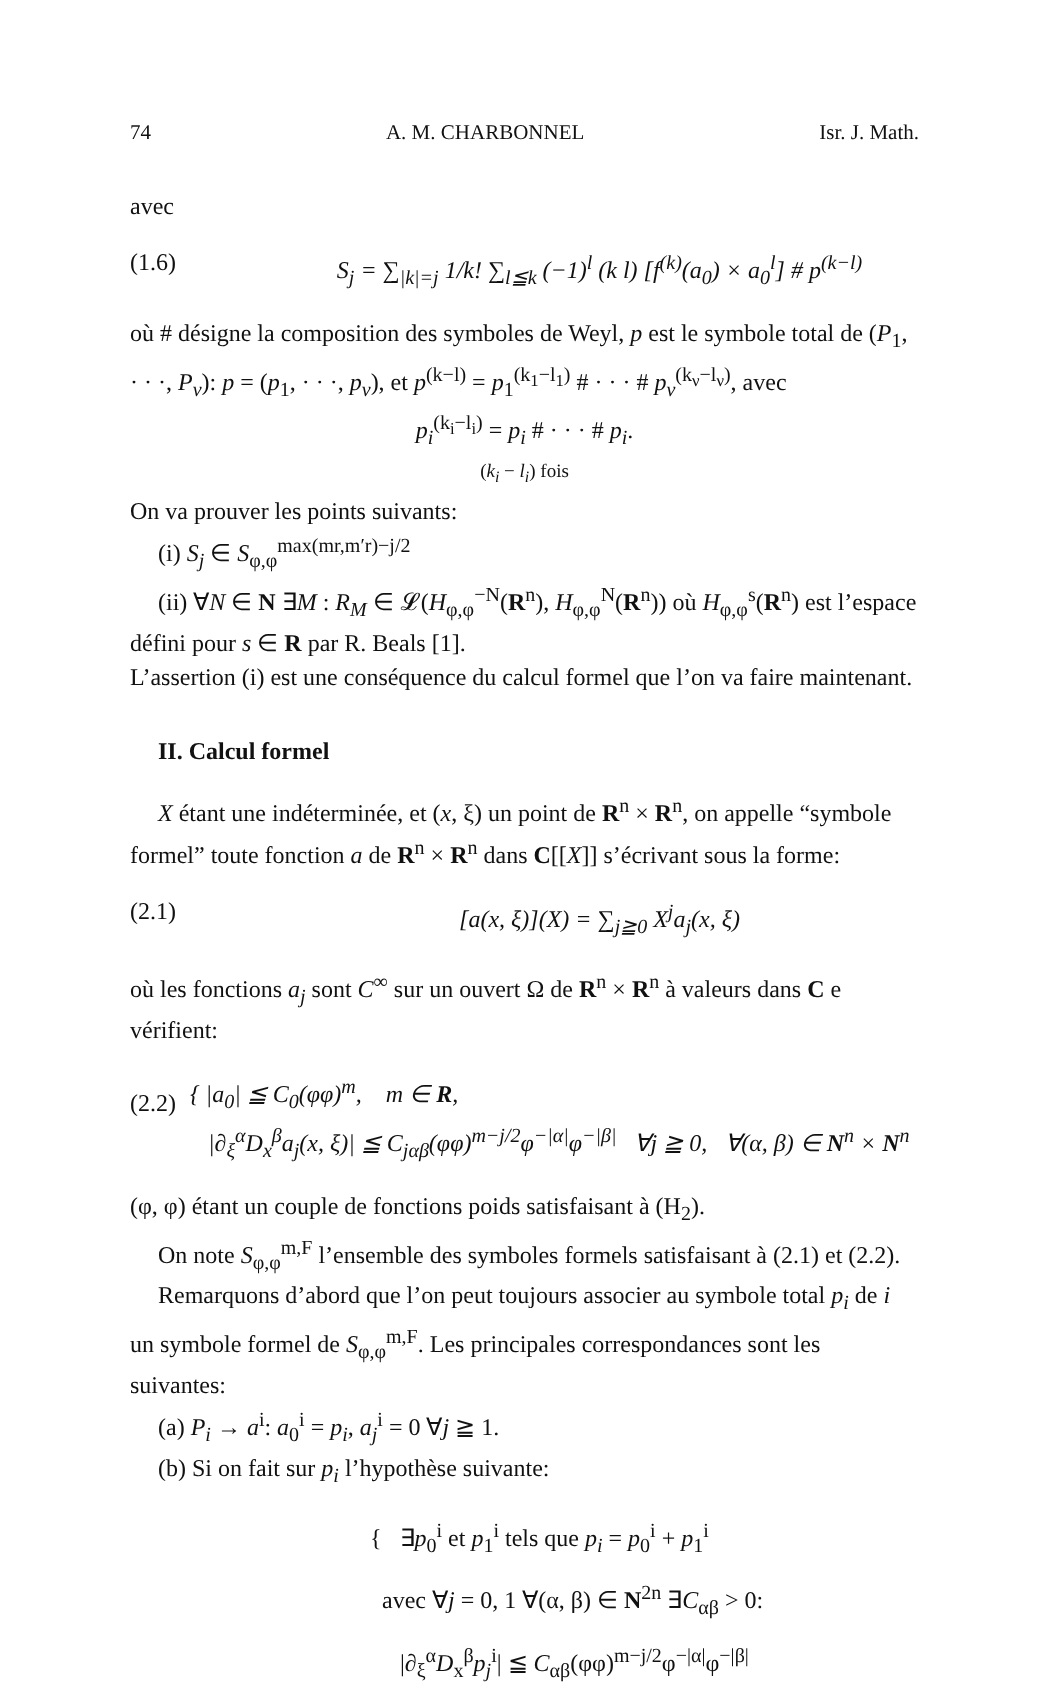74 A. M. CHARBONNEL Isr. J. Math.
avec
(1.6) S<sub>j</sub> = ∑<sub>|k|=j</sub> 1/k! ∑<sub>l≦k</sub> (−1)<sup>l</sup> (k l) [f<sup>(k)</sup>(a<sub>0</sub>) × a<sub>0</sub><sup>l</sup>] # p<sup>(k−l)</sup>
où # désigne la composition des symboles de Weyl, p est le symbole total de (P<sub>1</sub>, · · ·, P<sub>ν</sub>): p = (p<sub>1</sub>, · · ·, p<sub>ν</sub>), et p<sup>(k−l)</sup> = p<sub>1</sub><sup>(k<sub>1</sub>−l<sub>1</sub>)</sup> # · · · # p<sub>ν</sub><sup>(k<sub>ν</sub>−l<sub>ν</sub>)</sup>, avec
p<sub>i</sub><sup>(k<sub>i</sub>−l<sub>i</sub>)</sup> = p<sub>i</sub> # · · · # p<sub>i</sub>.
(k<sub>i</sub> − l<sub>i</sub>) fois
On va prouver les points suivants:
(i) S<sub>j</sub> ∈ S<sub>φ,φ</sub><sup>max(mr,m′r)−j/2</sup>
(ii) ∀N ∈ N ∃M : R<sub>M</sub> ∈ 𝓛(H<sub>φ,φ</sub><sup>−N</sup>(R<sup>n</sup>), H<sub>φ,φ</sub><sup>N</sup>(R<sup>n</sup>)) où H<sub>φ,φ</sub><sup>s</sup>(R<sup>n</sup>) est l’espace défini pour s ∈ R par R. Beals [1].
L’assertion (i) est une conséquence du calcul formel que l’on va faire maintenant.
II. Calcul formel
X étant une indéterminée, et (x, ξ) un point de R<sup>n</sup> × R<sup>n</sup>, on appelle “symbole formel” toute fonction a de R<sup>n</sup> × R<sup>n</sup> dans C[[X]] s’écrivant sous la forme:
(2.1) [a(x, ξ)](X) = ∑<sub>j≧0</sub> X<sup>j</sup>a<sub>j</sub>(x, ξ)
où les fonctions a<sub>j</sub> sont C<sup>∞</sup> sur un ouvert Ω de R<sup>n</sup> × R<sup>n</sup> à valeurs dans C e vérifient:
(2.2) { |a<sub>0</sub>| ≦ C<sub>0</sub>(φφ)<sup>m</sup>, m ∈ R,
|∂<sub>ξ</sub><sup>α</sup>D<sub>x</sub><sup>β</sup>a<sub>j</sub>(x, ξ)| ≦ C<sub>jαβ</sub>(φφ)<sup>m−j/2</sup>φ<sup>−|α|</sup>φ<sup>−|β|</sup> ∀j ≧ 0, ∀(α, β) ∈ N<sup>n</sup> × N<sup>n</sup>
(φ, φ) étant un couple de fonctions poids satisfaisant à (H<sub>2</sub>).
On note S<sub>φ,φ</sub><sup>m,F</sup> l’ensemble des symboles formels satisfaisant à (2.1) et (2.2).
Remarquons d’abord que l’on peut toujours associer au symbole total p<sub>i</sub> de i un symbole formel de S<sub>φ,φ</sub><sup>m,F</sup>. Les principales correspondances sont les suivantes:
(a) P<sub>i</sub> → a<sup>i</sup>: a<sub>0</sub><sup>i</sup> = p<sub>i</sub>, a<sub>j</sub><sup>i</sup> = 0 ∀j ≧ 1.
(b) Si on fait sur p<sub>i</sub> l’hypothèse suivante:
{ ∃p<sub>0</sub><sup>i</sup> et p<sub>1</sub><sup>i</sup> tels que p<sub>i</sub> = p<sub>0</sub><sup>i</sup> + p<sub>1</sub><sup>i</sup>
avec ∀j = 0, 1 ∀(α, β) ∈ N<sup>2n</sup> ∃C<sub>αβ</sub> > 0:
|∂<sub>ξ</sub><sup>α</sup>D<sub>x</sub><sup>β</sup>p<sub>j</sub><sup>i</sup>| ≦ C<sub>αβ</sub>(φφ)<sup>m−j/2</sup>φ<sup>−|α|</sup>φ<sup>−|β|</sup>